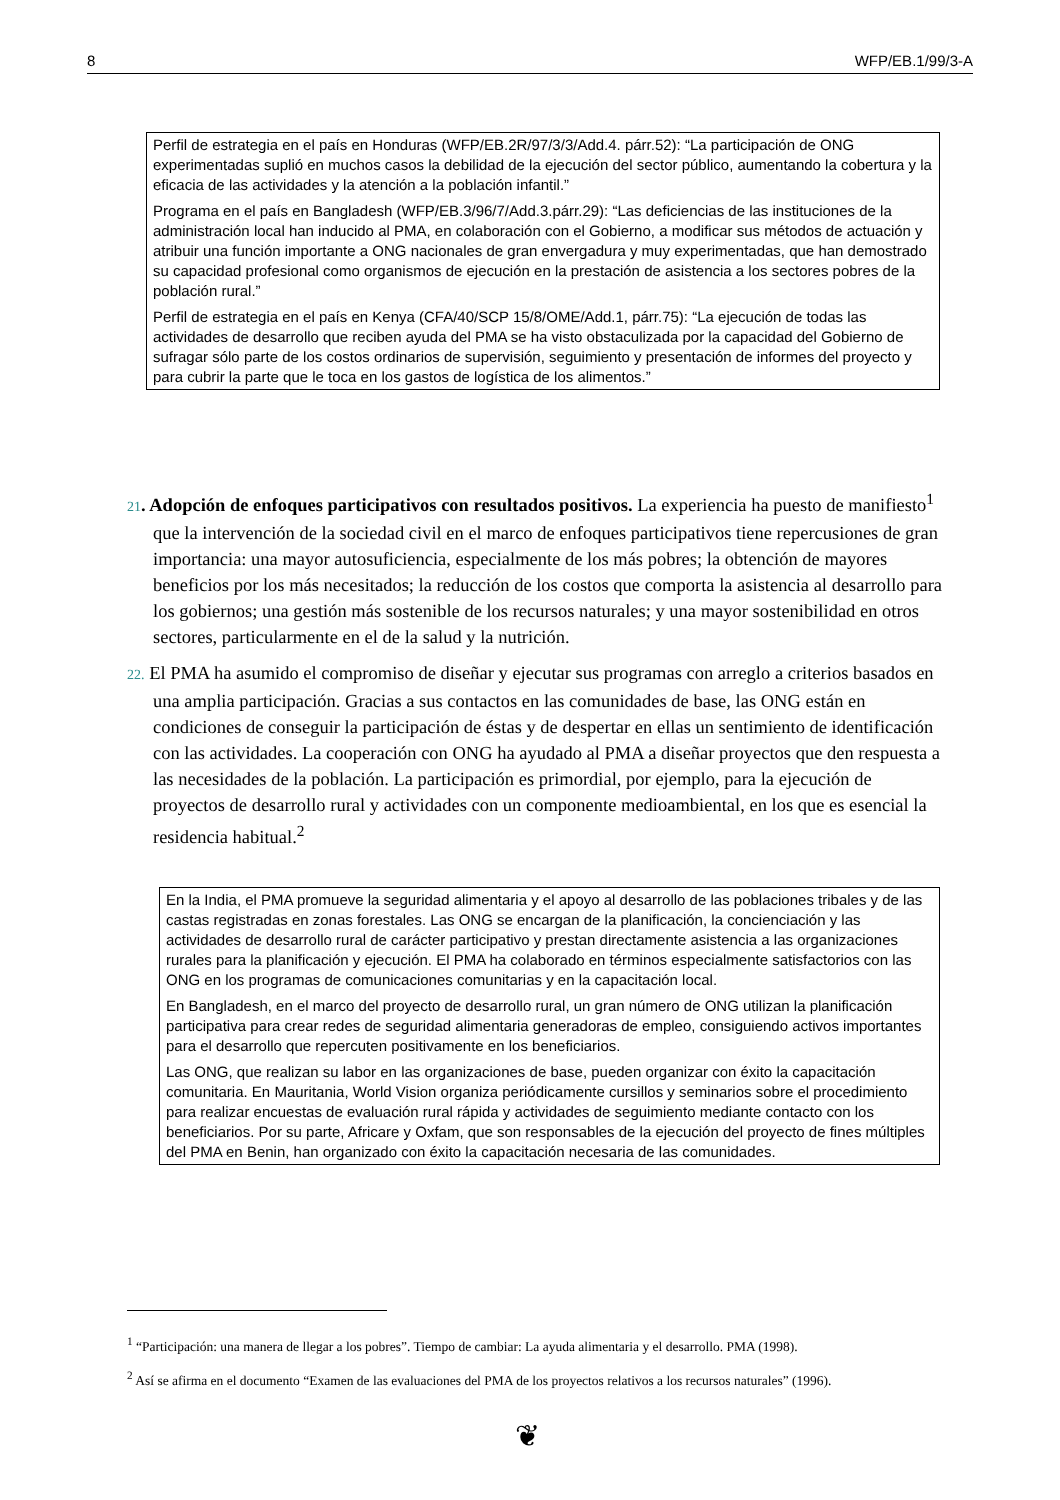8 WFP/EB.1/99/3-A
Perfil de estrategia en el país en Honduras (WFP/EB.2R/97/3/3/Add.4. párr.52): “La participación de ONG experimentadas suplió en muchos casos la debilidad de la ejecución del sector público, aumentando la cobertura y la eficacia de las actividades y la atención a la población infantil.”
Programa en el país en Bangladesh (WFP/EB.3/96/7/Add.3.párr.29): “Las deficiencias de las instituciones de la administración local han inducido al PMA, en colaboración con el Gobierno, a modificar sus métodos de actuación y atribuir una función importante a ONG nacionales de gran envergadura y muy experimentadas, que han demostrado su capacidad profesional como organismos de ejecución en la prestación de asistencia a los sectores pobres de la población rural.”
Perfil de estrategia en el país en Kenya (CFA/40/SCP 15/8/OME/Add.1, párr.75): “La ejecución de todas las actividades de desarrollo que reciben ayuda del PMA se ha visto obstaculizada por la capacidad del Gobierno de sufragar sólo parte de los costos ordinarios de supervisión, seguimiento y presentación de informes del proyecto y para cubrir la parte que le toca en los gastos de logística de los alimentos.”
21. Adopción de enfoques participativos con resultados positivos. La experiencia ha puesto de manifiesto<sup>1</sup> que la intervención de la sociedad civil en el marco de enfoques participativos tiene repercusiones de gran importancia: una mayor autosuficiencia, especialmente de los más pobres; la obtención de mayores beneficios por los más necesitados; la reducción de los costos que comporta la asistencia al desarrollo para los gobiernos; una gestión más sostenible de los recursos naturales; y una mayor sostenibilidad en otros sectores, particularmente en el de la salud y la nutrición.
22. El PMA ha asumido el compromiso de diseñar y ejecutar sus programas con arreglo a criterios basados en una amplia participación. Gracias a sus contactos en las comunidades de base, las ONG están en condiciones de conseguir la participación de éstas y de despertar en ellas un sentimiento de identificación con las actividades. La cooperación con ONG ha ayudado al PMA a diseñar proyectos que den respuesta a las necesidades de la población. La participación es primordial, por ejemplo, para la ejecución de proyectos de desarrollo rural y actividades con un componente medioambiental, en los que es esencial la residencia habitual.<sup>2</sup>
En la India, el PMA promueve la seguridad alimentaria y el apoyo al desarrollo de las poblaciones tribales y de las castas registradas en zonas forestales. Las ONG se encargan de la planificación, la concienciación y las actividades de desarrollo rural de carácter participativo y prestan directamente asistencia a las organizaciones rurales para la planificación y ejecución. El PMA ha colaborado en términos especialmente satisfactorios con las ONG en los programas de comunicaciones comunitarias y en la capacitación local.
En Bangladesh, en el marco del proyecto de desarrollo rural, un gran número de ONG utilizan la planificación participativa para crear redes de seguridad alimentaria generadoras de empleo, consiguiendo activos importantes para el desarrollo que repercuten positivamente en los beneficiarios.
Las ONG, que realizan su labor en las organizaciones de base, pueden organizar con éxito la capacitación comunitaria. En Mauritania, World Vision organiza periódicamente cursillos y seminarios sobre el procedimiento para realizar encuestas de evaluación rural rápida y actividades de seguimiento mediante contacto con los beneficiarios. Por su parte, Africare y Oxfam, que son responsables de la ejecución del proyecto de fines múltiples del PMA en Benin, han organizado con éxito la capacitación necesaria de las comunidades.
<sup>1</sup> “Participación: una manera de llegar a los pobres”. Tiempo de cambiar: La ayuda alimentaria y el desarrollo. PMA (1998).
<sup>2</sup> Así se afirma en el documento “Examen de las evaluaciones del PMA de los proyectos relativos a los recursos naturales” (1996).
❦